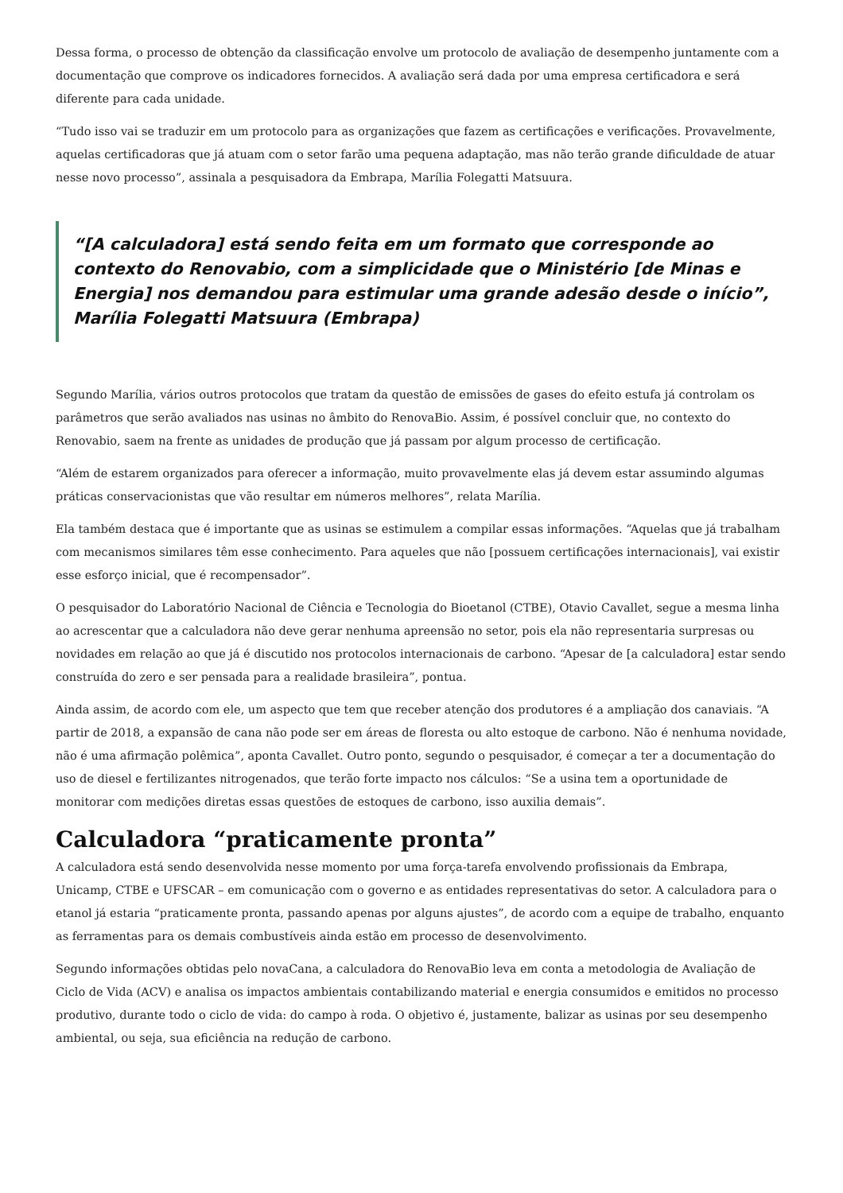Dessa forma, o processo de obtenção da classificação envolve um protocolo de avaliação de desempenho juntamente com a documentação que comprove os indicadores fornecidos. A avaliação será dada por uma empresa certificadora e será diferente para cada unidade.
“Tudo isso vai se traduzir em um protocolo para as organizações que fazem as certificações e verificações. Provavelmente, aquelas certificadoras que já atuam com o setor farão uma pequena adaptação, mas não terão grande dificuldade de atuar nesse novo processo”, assinala a pesquisadora da Embrapa, Marília Folegatti Matsuura.
“[A calculadora] está sendo feita em um formato que corresponde ao contexto do Renovabio, com a simplicidade que o Ministério [de Minas e Energia] nos demandou para estimular uma grande adesão desde o início”, Marília Folegatti Matsuura (Embrapa)
Segundo Marília, vários outros protocolos que tratam da questão de emissões de gases do efeito estufa já controlam os parâmetros que serão avaliados nas usinas no âmbito do RenovaBio. Assim, é possível concluir que, no contexto do Renovabio, saem na frente as unidades de produção que já passam por algum processo de certificação.
“Além de estarem organizados para oferecer a informação, muito provavelmente elas já devem estar assumindo algumas práticas conservacionistas que vão resultar em números melhores”, relata Marília.
Ela também destaca que é importante que as usinas se estimulem a compilar essas informações. “Aquelas que já trabalham com mecanismos similares têm esse conhecimento. Para aqueles que não [possuem certificações internacionais], vai existir esse esforço inicial, que é recompensador”.
O pesquisador do Laboratório Nacional de Ciência e Tecnologia do Bioetanol (CTBE), Otavio Cavallet, segue a mesma linha ao acrescentar que a calculadora não deve gerar nenhuma apreensão no setor, pois ela não representaria surpresas ou novidades em relação ao que já é discutido nos protocolos internacionais de carbono. “Apesar de [a calculadora] estar sendo construída do zero e ser pensada para a realidade brasileira”, pontua.
Ainda assim, de acordo com ele, um aspecto que tem que receber atenção dos produtores é a ampliação dos canaviais. “A partir de 2018, a expansão de cana não pode ser em áreas de floresta ou alto estoque de carbono. Não é nenhuma novidade, não é uma afirmação polêmica”, aponta Cavallet. Outro ponto, segundo o pesquisador, é começar a ter a documentação do uso de diesel e fertilizantes nitrogenados, que terão forte impacto nos cálculos: “Se a usina tem a oportunidade de monitorar com medições diretas essas questões de estoques de carbono, isso auxilia demais”.
Calculadora “praticamente pronta”
A calculadora está sendo desenvolvida nesse momento por uma força-tarefa envolvendo profissionais da Embrapa, Unicamp, CTBE e UFSCAR – em comunicação com o governo e as entidades representativas do setor. A calculadora para o etanol já estaria “praticamente pronta, passando apenas por alguns ajustes”, de acordo com a equipe de trabalho, enquanto as ferramentas para os demais combustíveis ainda estão em processo de desenvolvimento.
Segundo informações obtidas pelo novaCana, a calculadora do RenovaBio leva em conta a metodologia de Avaliação de Ciclo de Vida (ACV) e analisa os impactos ambientais contabilizando material e energia consumidos e emitidos no processo produtivo, durante todo o ciclo de vida: do campo à roda. O objetivo é, justamente, balizar as usinas por seu desempenho ambiental, ou seja, sua eficiência na redução de carbono.